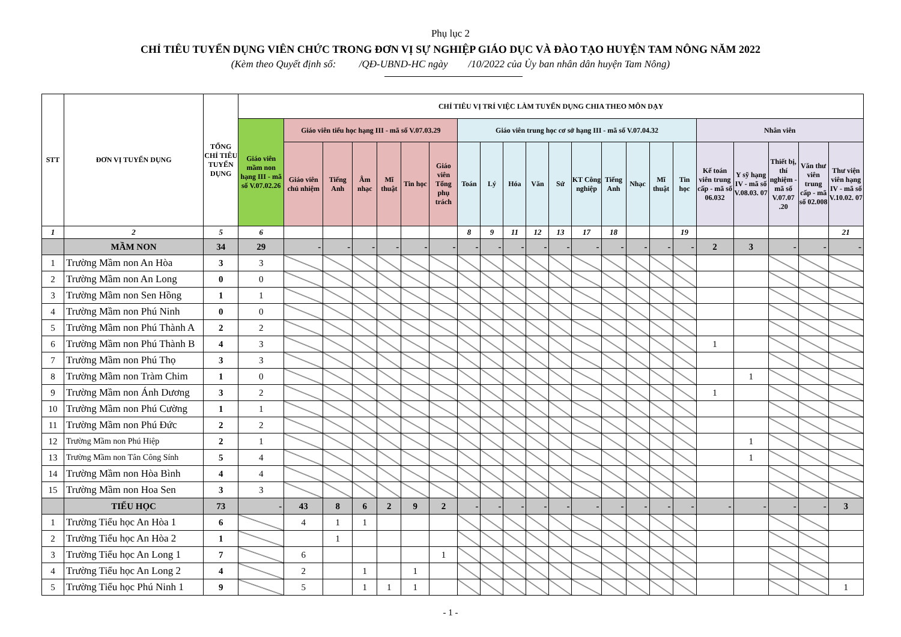Phụ lục 2
CHỈ TIÊU TUYỂN DỤNG VIÊN CHỨC TRONG ĐƠN VỊ SỰ NGHIỆP GIÁO DỤC VÀ ĐÀO TẠO HUYỆN TAM NÔNG NĂM 2022
(Kèm theo Quyết định số: /QĐ-UBND-HC ngày /10/2022 của Ủy ban nhân dân huyện Tam Nông)
| STT | ĐƠN VỊ TUYỂN DỤNG | TỔNG CHỈ TIÊU TUYỂN DỤNG | CHỈ TIÊU VỊ TRÍ VIỆC LÀM TUYỂN DỤNG CHIA THEO MÔN DẠY | | | | | | | | | | | | | | | | | | | | | |
| --- | --- | --- | --- | --- | --- | --- | --- | --- | --- | --- | --- | --- | --- | --- | --- | --- | --- | --- | --- | --- | --- | --- | --- | --- |
| | | | Giáo viên mầm non hạng III - mã số V.07.02.26 | Giáo viên tiểu học hạng III - mã số V.07.03.29 | | | | | | Giáo viên trung học cơ sở hạng III - mã số V.07.04.32 | | | | | | | | | | Nhân viên | | | | |
| | | | | Giáo viên chủ nhiệm | Tiếng Anh | Âm nhạc | Mĩ thuật | Tin học | Giáo viên Tổng phụ trách | Toán | Lý | Hóa | Văn | Sử | KT Công nghiệp | Tiếng Anh | Nhạc | Mĩ thuật | Tin học | Kế toán viên trung cấp - mã số 06.032 | Y sỹ hạng IV - mã số V.08.03. 07 | Thiết bị, thí nghiệm - mã số V.07.07 .20 | Văn thư viên trung cấp - mã số 02.008 | Thư viện viên hạng IV - mã số V.10.02. 07 |
| 1 | 2 | 5 | 6 | | | | | | | 8 | 9 | 11 | 12 | 13 | 17 | 18 | | | 19 | | | | | 21 |
| | MẦM NON | 34 | 29 | - | - | - | - | - | - | - | - | - | - | - | - | - | - | - | - | 2 | 3 | - | - | - |
| 1 | Trường Mầm non An Hòa | 3 | 3 | | | | | | | | | | | | | | | | | | | | | |
| 2 | Trường Mầm non An Long | 0 | 0 | | | | | | | | | | | | | | | | | | | | | |
| 3 | Trường Mầm non Sen Hồng | 1 | 1 | | | | | | | | | | | | | | | | | | | | | |
| 4 | Trường Mầm non Phú Ninh | 0 | 0 | | | | | | | | | | | | | | | | | | | | | |
| 5 | Trường Mầm non Phú Thành A | 2 | 2 | | | | | | | | | | | | | | | | | | | | | |
| 6 | Trường Mầm non Phú Thành B | 4 | 3 | | | | | | | | | | | | | | | | | 1 | | | | |
| 7 | Trường Mầm non Phú Thọ | 3 | 3 | | | | | | | | | | | | | | | | | | | | | |
| 8 | Trường Mầm non Tràm Chim | 1 | 0 | | | | | | | | | | | | | | | | | | 1 | | | |
| 9 | Trường Mầm non Ánh Dương | 3 | 2 | | | | | | | | | | | | | | | | | 1 | | | | |
| 10 | Trường Mầm non Phú Cường | 1 | 1 | | | | | | | | | | | | | | | | | | | | | |
| 11 | Trường Mầm non Phú Đức | 2 | 2 | | | | | | | | | | | | | | | | | | | | | |
| 12 | Trường Mầm non Phú Hiệp | 2 | 1 | | | | | | | | | | | | | | | | | | 1 | | | |
| 13 | Trường Mầm non Tân Công Sính | 5 | 4 | | | | | | | | | | | | | | | | | | 1 | | | |
| 14 | Trường Mầm non Hòa Bình | 4 | 4 | | | | | | | | | | | | | | | | | | | | | |
| 15 | Trường Mầm non Hoa Sen | 3 | 3 | | | | | | | | | | | | | | | | | | | | | |
| | TIỂU HỌC | 73 | - | 43 | 8 | 6 | 2 | 9 | 2 | - | - | - | - | - | - | - | - | - | - | - | - | - | - | 3 |
| 1 | Trường Tiểu học An Hòa 1 | 6 | | 4 | 1 | 1 | | | | | | | | | | | | | | | | | | |
| 2 | Trường Tiểu học An Hòa 2 | 1 | | | 1 | | | | | | | | | | | | | | | | | | | |
| 3 | Trường Tiểu học An Long 1 | 7 | | 6 | | | | | 1 | | | | | | | | | | | | | | | |
| 4 | Trường Tiểu học An Long 2 | 4 | | 2 | | 1 | | 1 | | | | | | | | | | | | | | | | |
| 5 | Trường Tiểu học Phú Ninh 1 | 9 | | 5 | | 1 | 1 | 1 | | | | | | | | | | | | | | | | 1 |
- 1 -